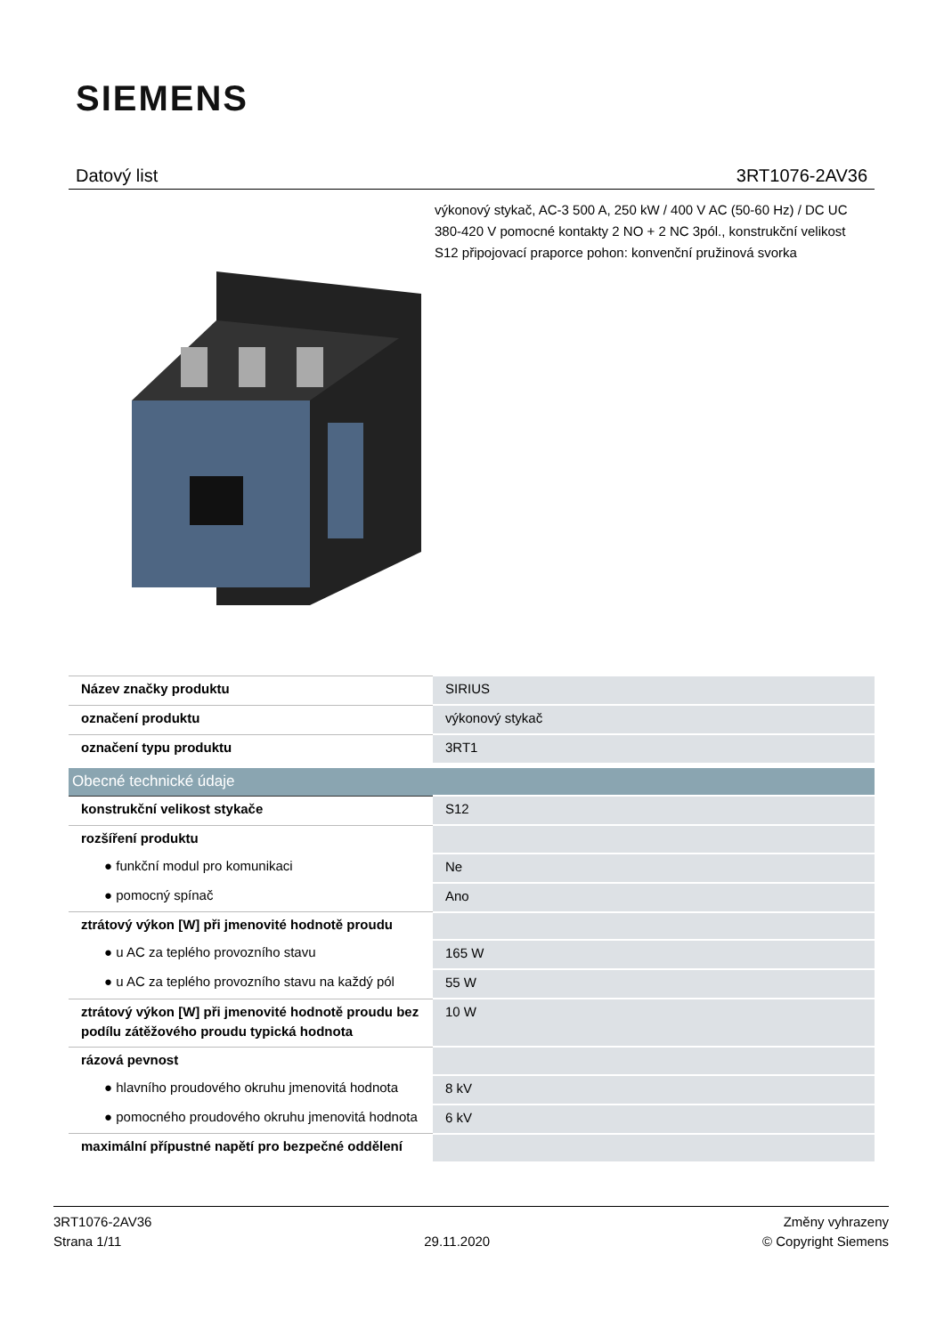SIEMENS
Datový list 3RT1076-2AV36
výkonový stykač, AC-3 500 A, 250 kW / 400 V AC (50-60 Hz) / DC UC 380-420 V pomocné kontakty 2 NO + 2 NC 3pól., konstrukční velikost S12 připojovací praporce pohon: konvenční pružinová svorka
| Název značky produktu | SIRIUS |
| označení produktu | výkonový stykač |
| označení typu produktu | 3RT1 |
| Obecné technické údaje | |
| konstrukční velikost stykače | S12 |
| rozšíření produktu | |
| ● funkční modul pro komunikaci | Ne |
| ● pomocný spínač | Ano |
| ztrátový výkon [W] při jmenovité hodnotě proudu | |
| ● u AC za teplého provozního stavu | 165 W |
| ● u AC za teplého provozního stavu na každý pól | 55 W |
| ztrátový výkon [W] při jmenovité hodnotě proudu bez podílu zátěžového proudu typická hodnota | 10 W |
| rázová pevnost | |
| ● hlavního proudového okruhu jmenovitá hodnota | 8 kV |
| ● pomocného proudového okruhu jmenovitá hodnota | 6 kV |
| maximální přípustné napětí pro bezpečné oddělení | |
3RT1076-2AV36
Strana 1/11
29.11.2020
Změny vyhrazeny
© Copyright Siemens